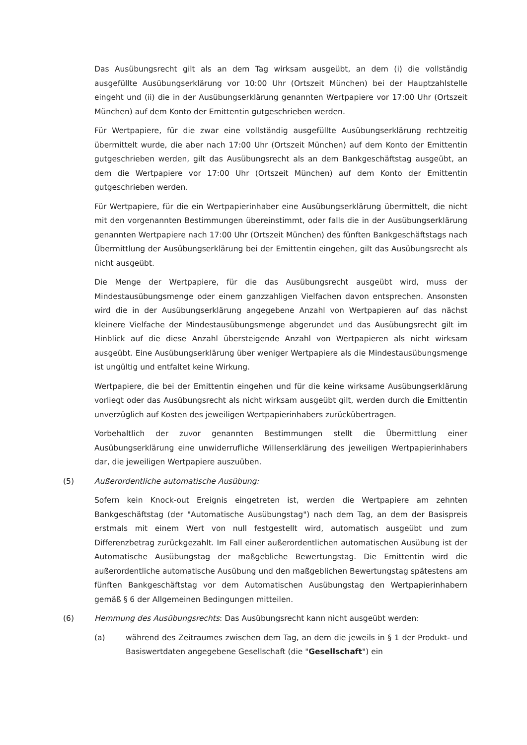Das Ausübungsrecht gilt als an dem Tag wirksam ausgeübt, an dem (i) die vollständig ausgefüllte Ausübungserklärung vor 10:00 Uhr (Ortszeit München) bei der Hauptzahlstelle eingeht und (ii) die in der Ausübungserklärung genannten Wertpapiere vor 17:00 Uhr (Ortszeit München) auf dem Konto der Emittentin gutgeschrieben werden.
Für Wertpapiere, für die zwar eine vollständig ausgefüllte Ausübungserklärung rechtzeitig übermittelt wurde, die aber nach 17:00 Uhr (Ortszeit München) auf dem Konto der Emittentin gutgeschrieben werden, gilt das Ausübungsrecht als an dem Bankgeschäftstag ausgeübt, an dem die Wertpapiere vor 17:00 Uhr (Ortszeit München) auf dem Konto der Emittentin gutgeschrieben werden.
Für Wertpapiere, für die ein Wertpapierinhaber eine Ausübungserklärung übermittelt, die nicht mit den vorgenannten Bestimmungen übereinstimmt, oder falls die in der Ausübungserklärung genannten Wertpapiere nach 17:00 Uhr (Ortszeit München) des fünften Bankgeschäftstags nach Übermittlung der Ausübungserklärung bei der Emittentin eingehen, gilt das Ausübungsrecht als nicht ausgeübt.
Die Menge der Wertpapiere, für die das Ausübungsrecht ausgeübt wird, muss der Mindestausübungsmenge oder einem ganzzahligen Vielfachen davon entsprechen. Ansonsten wird die in der Ausübungserklärung angegebene Anzahl von Wertpapieren auf das nächst kleinere Vielfache der Mindestausübungsmenge abgerundet und das Ausübungsrecht gilt im Hinblick auf die diese Anzahl übersteigende Anzahl von Wertpapieren als nicht wirksam ausgeübt. Eine Ausübungserklärung über weniger Wertpapiere als die Mindestausübungsmenge ist ungültig und entfaltet keine Wirkung.
Wertpapiere, die bei der Emittentin eingehen und für die keine wirksame Ausübungserklärung vorliegt oder das Ausübungsrecht als nicht wirksam ausgeübt gilt, werden durch die Emittentin unverzüglich auf Kosten des jeweiligen Wertpapierinhabers zurückübertragen.
Vorbehaltlich der zuvor genannten Bestimmungen stellt die Übermittlung einer Ausübungserklärung eine unwiderrufliche Willenserklärung des jeweiligen Wertpapierinhabers dar, die jeweiligen Wertpapiere auszuüben.
(5) Außerordentliche automatische Ausübung:
Sofern kein Knock-out Ereignis eingetreten ist, werden die Wertpapiere am zehnten Bankgeschäftstag (der "Automatische Ausübungstag") nach dem Tag, an dem der Basispreis erstmals mit einem Wert von null festgestellt wird, automatisch ausgeübt und zum Differenzbetrag zurückgezahlt. Im Fall einer außerordentlichen automatischen Ausübung ist der Automatische Ausübungstag der maßgebliche Bewertungstag. Die Emittentin wird die außerordentliche automatische Ausübung und den maßgeblichen Bewertungstag spätestens am fünften Bankgeschäftstag vor dem Automatischen Ausübungstag den Wertpapierinhabern gemäß § 6 der Allgemeinen Bedingungen mitteilen.
(6) Hemmung des Ausübungsrechts: Das Ausübungsrecht kann nicht ausgeübt werden:
(a) während des Zeitraumes zwischen dem Tag, an dem die jeweils in § 1 der Produkt- und Basiswertdaten angegebene Gesellschaft (die "Gesellschaft") ein